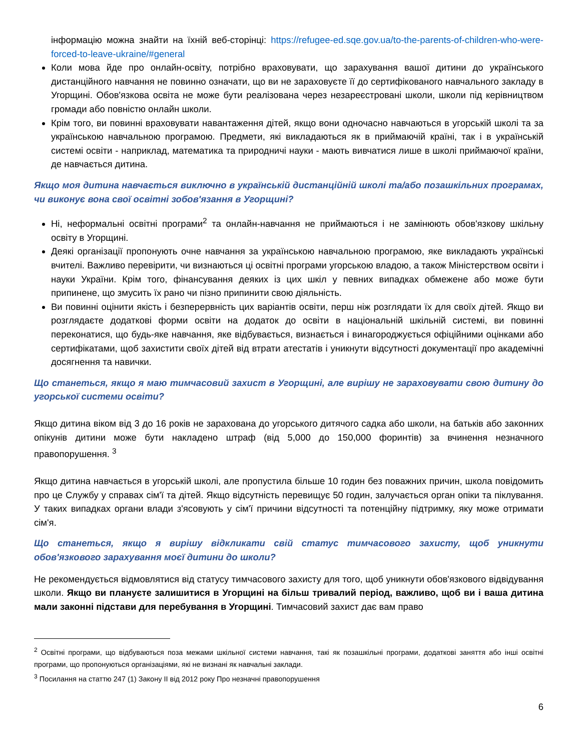інформацію можна знайти на їхній веб-сторінці: https://refugee-ed.sqe.gov.ua/to-the-parents-of-children-who-were-forced-to-leave-ukraine/#general
Коли мова йде про онлайн-освіту, потрібно враховувати, що зарахування вашої дитини до українського дистанційного навчання не повинно означати, що ви не зараховуєте її до сертифікованого навчального закладу в Угорщині. Обов'язкова освіта не може бути реалізована через незареєстровані школи, школи під керівництвом громади або повністю онлайн школи.
Крім того, ви повинні враховувати навантаження дітей, якщо вони одночасно навчаються в угорській школі та за українською навчальною програмою. Предмети, які викладаються як в приймаючій країні, так і в українській системі освіти - наприклад, математика та природничі науки - мають вивчатися лише в школі приймаючої країни, де навчається дитина.
Якщо моя дитина навчається виключно в українській дистанційній школі та/або позашкільних програмах, чи виконує вона свої освітні зобов'язання в Угорщині?
Ні, неформальні освітні програми<sup>2</sup> та онлайн-навчання не приймаються і не замінюють обов'язкову шкільну освіту в Угорщині.
Деякі організації пропонують очне навчання за українською навчальною програмою, яке викладають українські вчителі. Важливо перевірити, чи визнаються ці освітні програми угорською владою, а також Міністерством освіти і науки України. Крім того, фінансування деяких із цих шкіл у певних випадках обмежене або може бути припинене, що змусить їх рано чи пізно припинити свою діяльність.
Ви повинні оцінити якість і безперервність цих варіантів освіти, перш ніж розглядати їх для своїх дітей. Якщо ви розглядаєте додаткові форми освіти на додаток до освіти в національній шкільній системі, ви повинні переконатися, що будь-яке навчання, яке відбувається, визнається і винагороджується офіційними оцінками або сертифікатами, щоб захистити своїх дітей від втрати атестатів і уникнути відсутності документації про академічні досягнення та навички.
Що станеться, якщо я маю тимчасовий захист в Угорщині, але вирішу не зараховувати свою дитину до угорської системи освіти?
Якщо дитина віком від 3 до 16 років не зарахована до угорського дитячого садка або школи, на батьків або законних опікунів дитини може бути накладено штраф (від 5,000 до 150,000 форинтів) за вчинення незначного правопорушення. <sup>3</sup>
Якщо дитина навчається в угорській школі, але пропустила більше 10 годин без поважних причин, школа повідомить про це Службу у справах сім'ї та дітей. Якщо відсутність перевищує 50 годин, залучається орган опіки та піклування. У таких випадках органи влади з'ясовують у сім'ї причини відсутності та потенційну підтримку, яку може отримати сім'я.
Що станеться, якщо я вирішу відкликати свій статус тимчасового захисту, щоб уникнути обов'язкового зарахування моєї дитини до школи?
Не рекомендується відмовлятися від статусу тимчасового захисту для того, щоб уникнути обов'язкового відвідування школи. Якщо ви плануєте залишитися в Угорщині на більш тривалий період, важливо, щоб ви і ваша дитина мали законні підстави для перебування в Угорщині. Тимчасовий захист дає вам право
<sup>2</sup> Освітні програми, що відбуваються поза межами шкільної системи навчання, такі як позашкільні програми, додаткові заняття або інші освітні програми, що пропонуються організаціями, які не визнані як навчальні заклади.
<sup>3</sup> Посилання на статтю 247 (1) Закону II від 2012 року Про незначні правопорушення
6